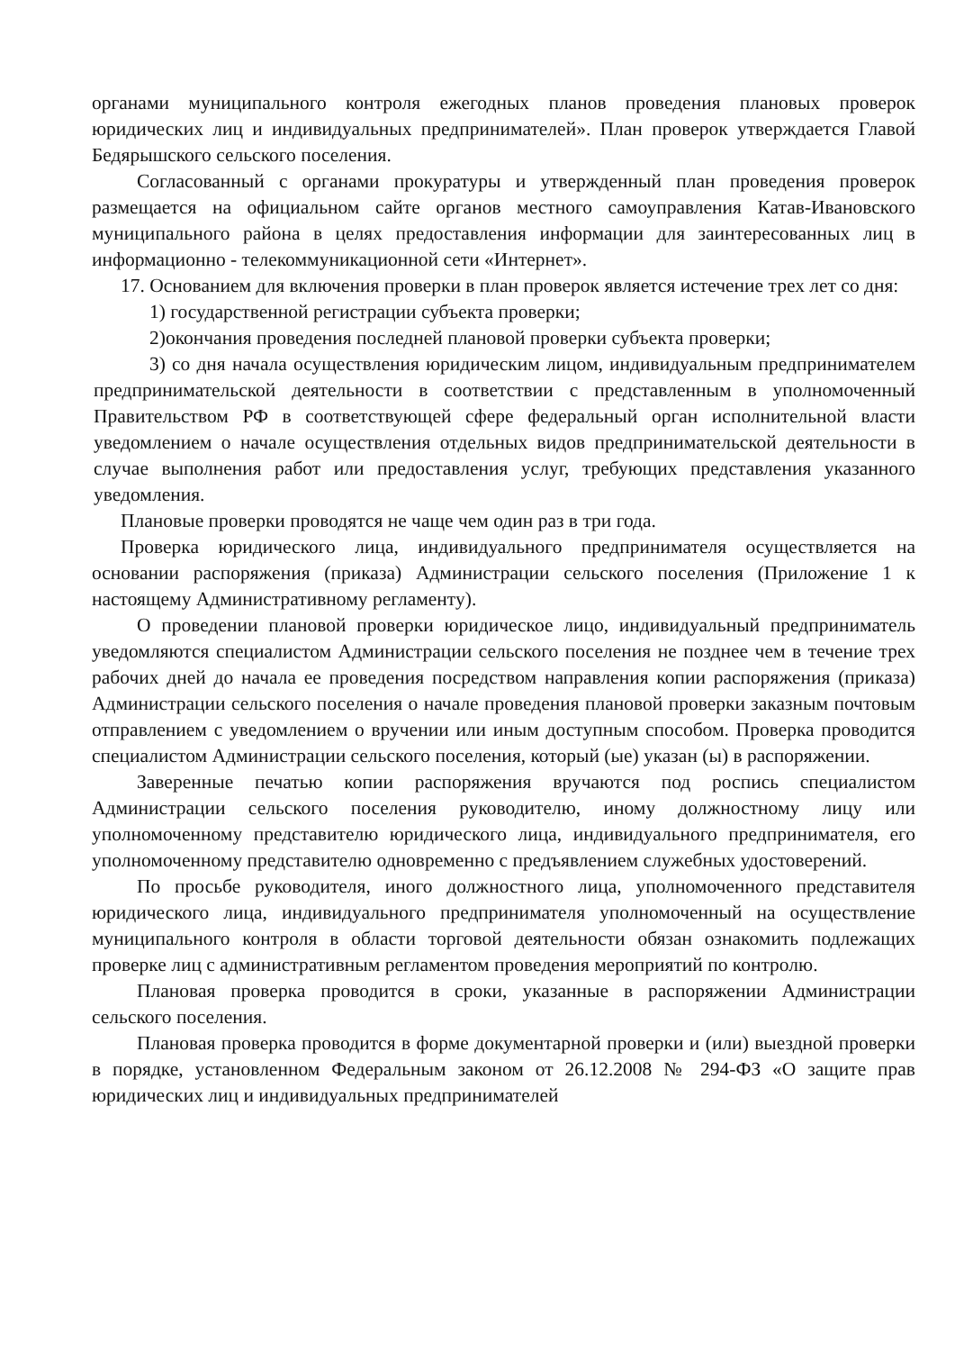органами муниципального контроля ежегодных планов проведения плановых проверок юридических лиц и индивидуальных предпринимателей». План проверок утверждается Главой Бедярышского сельского поселения.
Согласованный с органами прокуратуры и утвержденный план проведения проверок размещается на официальном сайте органов местного самоуправления Катав-Ивановского муниципального района в целях предоставления информации для заинтересованных лиц в информационно - телекоммуникационной сети «Интернет».
17. Основанием для включения проверки в план проверок является истечение трех лет со дня:
1) государственной регистрации субъекта проверки;
2)окончания проведения последней плановой проверки субъекта проверки;
3) со дня начала осуществления юридическим лицом, индивидуальным предпринимателем предпринимательской деятельности в соответствии с представленным в уполномоченный Правительством РФ в соответствующей сфере федеральный орган исполнительной власти уведомлением о начале осуществления отдельных видов предпринимательской деятельности в случае выполнения работ или предоставления услуг, требующих представления указанного уведомления.
Плановые проверки проводятся не чаще чем один раз в три года.
Проверка юридического лица, индивидуального предпринимателя осуществляется на основании распоряжения (приказа) Администрации сельского поселения (Приложение 1 к настоящему Административному регламенту).
О проведении плановой проверки юридическое лицо, индивидуальный предприниматель уведомляются специалистом Администрации сельского поселения не позднее чем в течение трех рабочих дней до начала ее проведения посредством направления копии распоряжения (приказа) Администрации сельского поселения о начале проведения плановой проверки заказным почтовым отправлением с уведомлением о вручении или иным доступным способом. Проверка проводится специалистом Администрации сельского поселения, который (ые) указан (ы) в распоряжении.
Заверенные печатью копии распоряжения вручаются под роспись специалистом Администрации сельского поселения руководителю, иному должностному лицу или уполномоченному представителю юридического лица, индивидуального предпринимателя, его уполномоченному представителю одновременно с предъявлением служебных удостоверений.
По просьбе руководителя, иного должностного лица, уполномоченного представителя юридического лица, индивидуального предпринимателя уполномоченный на осуществление муниципального контроля в области торговой деятельности обязан ознакомить подлежащих проверке лиц с административным регламентом проведения мероприятий по контролю.
Плановая проверка проводится в сроки, указанные в распоряжении Администрации сельского поселения.
Плановая проверка проводится в форме документарной проверки и (или) выездной проверки в порядке, установленном Федеральным законом от 26.12.2008 № 294-ФЗ «О защите прав юридических лиц и индивидуальных предпринимателей